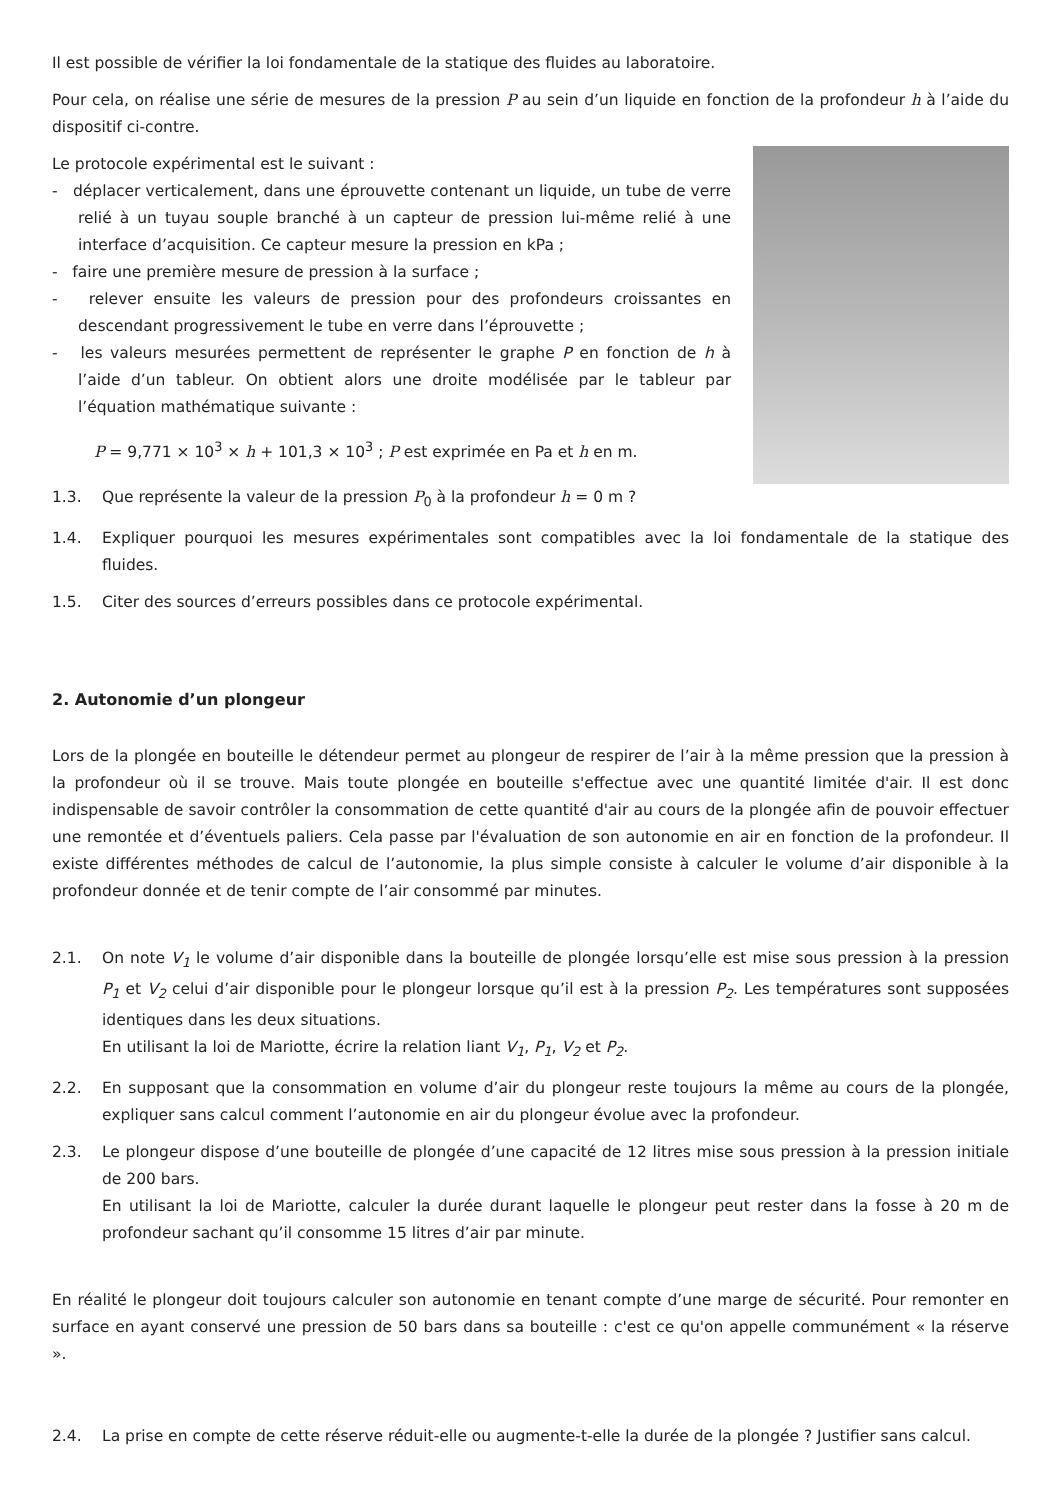Il est possible de vérifier la loi fondamentale de la statique des fluides au laboratoire.
Pour cela, on réalise une série de mesures de la pression P au sein d’un liquide en fonction de la profondeur h à l’aide du dispositif ci-contre.
Le protocole expérimental est le suivant :
- déplacer verticalement, dans une éprouvette contenant un liquide, un tube de verre relié à un tuyau souple branché à un capteur de pression lui-même relié à une interface d’acquisition. Ce capteur mesure la pression en kPa ;
- faire une première mesure de pression à la surface ;
- relever ensuite les valeurs de pression pour des profondeurs croissantes en descendant progressivement le tube en verre dans l’éprouvette ;
- les valeurs mesurées permettent de représenter le graphe P en fonction de h à l’aide d’un tableur. On obtient alors une droite modélisée par le tableur par l’équation mathématique suivante :
P = 9,771 × 10<sup>3</sup> × h + 101,3 × 10<sup>3</sup> ; P est exprimée en Pa et h en m.
1.3. Que représente la valeur de la pression P<sub>0</sub> à la profondeur h = 0 m ?
1.4. Expliquer pourquoi les mesures expérimentales sont compatibles avec la loi fondamentale de la statique des fluides.
1.5. Citer des sources d’erreurs possibles dans ce protocole expérimental.
2. Autonomie d’un plongeur
Lors de la plongée en bouteille le détendeur permet au plongeur de respirer de l’air à la même pression que la pression à la profondeur où il se trouve. Mais toute plongée en bouteille s'effectue avec une quantité limitée d'air. Il est donc indispensable de savoir contrôler la consommation de cette quantité d'air au cours de la plongée afin de pouvoir effectuer une remontée et d’éventuels paliers. Cela passe par l'évaluation de son autonomie en air en fonction de la profondeur. Il existe différentes méthodes de calcul de l’autonomie, la plus simple consiste à calculer le volume d’air disponible à la profondeur donnée et de tenir compte de l’air consommé par minutes.
2.1. On note V<sub>1</sub> le volume d’air disponible dans la bouteille de plongée lorsqu’elle est mise sous pression à la pression P<sub>1</sub> et V<sub>2</sub> celui d’air disponible pour le plongeur lorsque qu’il est à la pression P<sub>2</sub>. Les températures sont supposées identiques dans les deux situations.
En utilisant la loi de Mariotte, écrire la relation liant V<sub>1</sub>, P<sub>1</sub>, V<sub>2</sub> et P<sub>2</sub>.
2.2. En supposant que la consommation en volume d’air du plongeur reste toujours la même au cours de la plongée, expliquer sans calcul comment l’autonomie en air du plongeur évolue avec la profondeur.
2.3. Le plongeur dispose d’une bouteille de plongée d’une capacité de 12 litres mise sous pression à la pression initiale de 200 bars.
En utilisant la loi de Mariotte, calculer la durée durant laquelle le plongeur peut rester dans la fosse à 20 m de profondeur sachant qu’il consomme 15 litres d’air par minute.
En réalité le plongeur doit toujours calculer son autonomie en tenant compte d’une marge de sécurité. Pour remonter en surface en ayant conservé une pression de 50 bars dans sa bouteille : c'est ce qu'on appelle communément « la réserve ».
2.4. La prise en compte de cette réserve réduit-elle ou augmente-t-elle la durée de la plongée ? Justifier sans calcul.